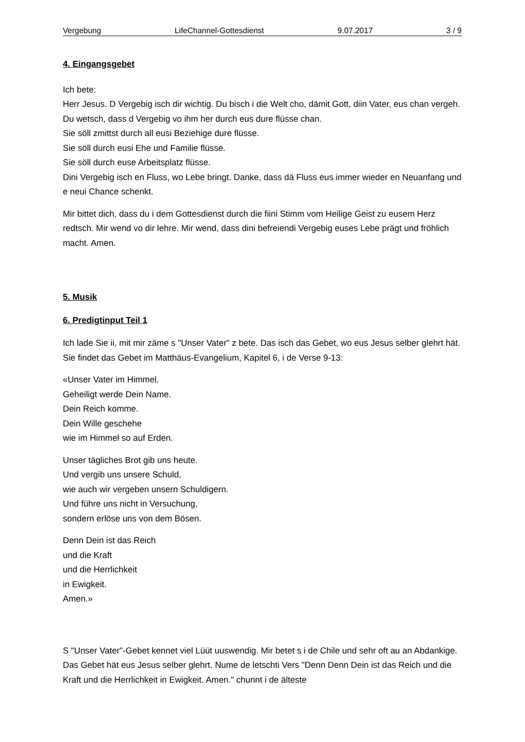Vergebung LifeChannel-Gottesdienst 9.07.2017 3 / 9
4. Eingangsgebet
Ich bete:
Herr Jesus. D Vergebig isch dir wichtig. Du bisch i die Welt cho, dämit Gott, diin Vater, eus chan vergeh. Du wetsch, dass d Vergebig vo ihm her durch eus dure flüsse chan.
Sie söll zmittst durch all eusi Beziehige dure flüsse.
Sie söll durch eusi Ehe und Familie flüsse.
Sie söll durch euse Arbeitsplatz flüsse.
Dini Vergebig isch en Fluss, wo Lebe bringt. Danke, dass dä Fluss eus immer wieder en Neuanfang und e neui Chance schenkt.
Mir bittet dich, dass du i dem Gottesdienst durch die fiini Stimm vom Heilige Geist zu eusem Herz redtsch. Mir wend vo dir lehre. Mir wend, dass dini befreiendi Vergebig euses Lebe prägt und fröhlich macht. Amen.
5. Musik
6. Predigtinput Teil 1
Ich lade Sie ii, mit mir zäme s "Unser Vater" z bete. Das isch das Gebet, wo eus Jesus selber glehrt hät. Sie findet das Gebet im Matthäus-Evangelium, Kapitel 6, i de Verse 9-13:
«Unser Vater im Himmel.
Geheiligt werde Dein Name.
Dein Reich komme.
Dein Wille geschehe
wie im Himmel so auf Erden.
Unser tägliches Brot gib uns heute.
Und vergib uns unsere Schuld,
wie auch wir vergeben unsern Schuldigern.
Und führe uns nicht in Versuchung,
sondern erlöse uns von dem Bösen.
Denn Dein ist das Reich
und die Kraft
und die Herrlichkeit
in Ewigkeit.
Amen.»
S "Unser Vater"-Gebet kennet viel Lüüt uuswendig. Mir betet s i de Chile und sehr oft au an Abdankige. Das Gebet hät eus Jesus selber glehrt. Nume de letschti Vers "Denn Denn Dein ist das Reich und die Kraft und die Herrlichkeit in Ewigkeit. Amen." chunnt i de älteste